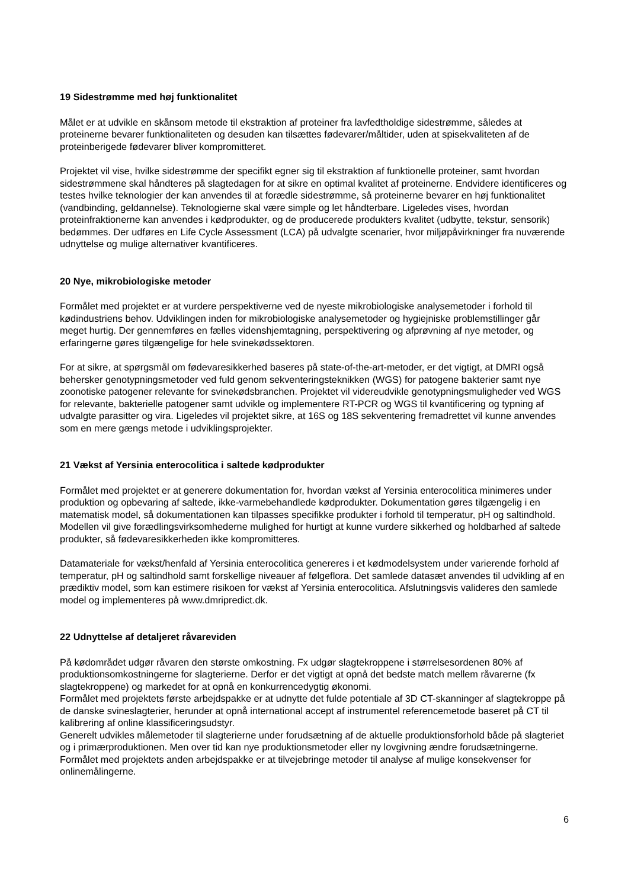19 Sidestrømme med høj funktionalitet
Målet er at udvikle en skånsom metode til ekstraktion af proteiner fra lavfedtholdige sidestrømme, således at proteinerne bevarer funktionaliteten og desuden kan tilsættes fødevarer/måltider, uden at spisekvaliteten af de proteinberigede fødevarer bliver kompromitteret.
Projektet vil vise, hvilke sidestrømme der specifikt egner sig til ekstraktion af funktionelle proteiner, samt hvordan sidestrømmene skal håndteres på slagtedagen for at sikre en optimal kvalitet af proteinerne. Endvidere identificeres og testes hvilke teknologier der kan anvendes til at forædle sidestrømme, så proteinerne bevarer en høj funktionalitet (vandbinding, geldannelse). Teknologierne skal være simple og let håndterbare. Ligeledes vises, hvordan proteinfraktionerne kan anvendes i kødprodukter, og de producerede produkters kvalitet (udbytte, tekstur, sensorik) bedømmes. Der udføres en Life Cycle Assessment (LCA) på udvalgte scenarier, hvor miljøpåvirkninger fra nuværende udnyttelse og mulige alternativer kvantificeres.
20 Nye, mikrobiologiske metoder
Formålet med projektet er at vurdere perspektiverne ved de nyeste mikrobiologiske analysemetoder i forhold til kødindustriens behov. Udviklingen inden for mikrobiologiske analysemetoder og hygiejniske problemstillinger går meget hurtig. Der gennemføres en fælles videnshjemtagning, perspektivering og afprøvning af nye metoder, og erfaringerne gøres tilgængelige for hele svinekødssektoren.
For at sikre, at spørgsmål om fødevaresikkerhed baseres på state-of-the-art-metoder, er det vigtigt, at DMRI også behersker genotypningsmetoder ved fuld genom sekventeringsteknikken (WGS) for patogene bakterier samt nye zoonotiske patogener relevante for svinekødsbranchen. Projektet vil videreudvikle genotypningsmuligheder ved WGS for relevante, bakterielle patogener samt udvikle og implementere RT-PCR og WGS til kvantificering og typning af udvalgte parasitter og vira. Ligeledes vil projektet sikre, at 16S og 18S sekventering fremadrettet vil kunne anvendes som en mere gængs metode i udviklingsprojekter.
21 Vækst af Yersinia enterocolitica i saltede kødprodukter
Formålet med projektet er at generere dokumentation for, hvordan vækst af Yersinia enterocolitica minimeres under produktion og opbevaring af saltede, ikke-varmebehandlede kødprodukter. Dokumentation gøres tilgængelig i en matematisk model, så dokumentationen kan tilpasses specifikke produkter i forhold til temperatur, pH og saltindhold. Modellen vil give forædlingsvirksomhederne mulighed for hurtigt at kunne vurdere sikkerhed og holdbarhed af saltede produkter, så fødevaresikkerheden ikke kompromitteres.
Datamateriale for vækst/henfald af Yersinia enterocolitica genereres i et kødmodelsystem under varierende forhold af temperatur, pH og saltindhold samt forskellige niveauer af følgeflora. Det samlede datasæt anvendes til udvikling af en prædiktiv model, som kan estimere risikoen for vækst af Yersinia enterocolitica. Afslutningsvis valideres den samlede model og implementeres på www.dmripredict.dk.
22 Udnyttelse af detaljeret råvareviden
På kødområdet udgør råvaren den største omkostning. Fx udgør slagtekroppene i størrelsesordenen 80% af produktionsomkostningerne for slagterierne. Derfor er det vigtigt at opnå det bedste match mellem råvarerne (fx slagtekroppene) og markedet for at opnå en konkurrencedygtig økonomi.
Formålet med projektets første arbejdspakke er at udnytte det fulde potentiale af 3D CT-skanninger af slagtekroppe på de danske svineslagterier, herunder at opnå international accept af instrumentel referencemetode baseret på CT til kalibrering af online klassificeringsudstyr.
Generelt udvikles målemetoder til slagterierne under forudsætning af de aktuelle produktionsforhold både på slagteriet og i primærproduktionen. Men over tid kan nye produktionsmetoder eller ny lovgivning ændre forudsætningerne. Formålet med projektets anden arbejdspakke er at tilvejebringe metoder til analyse af mulige konsekvenser for onlinemålingerne.
6